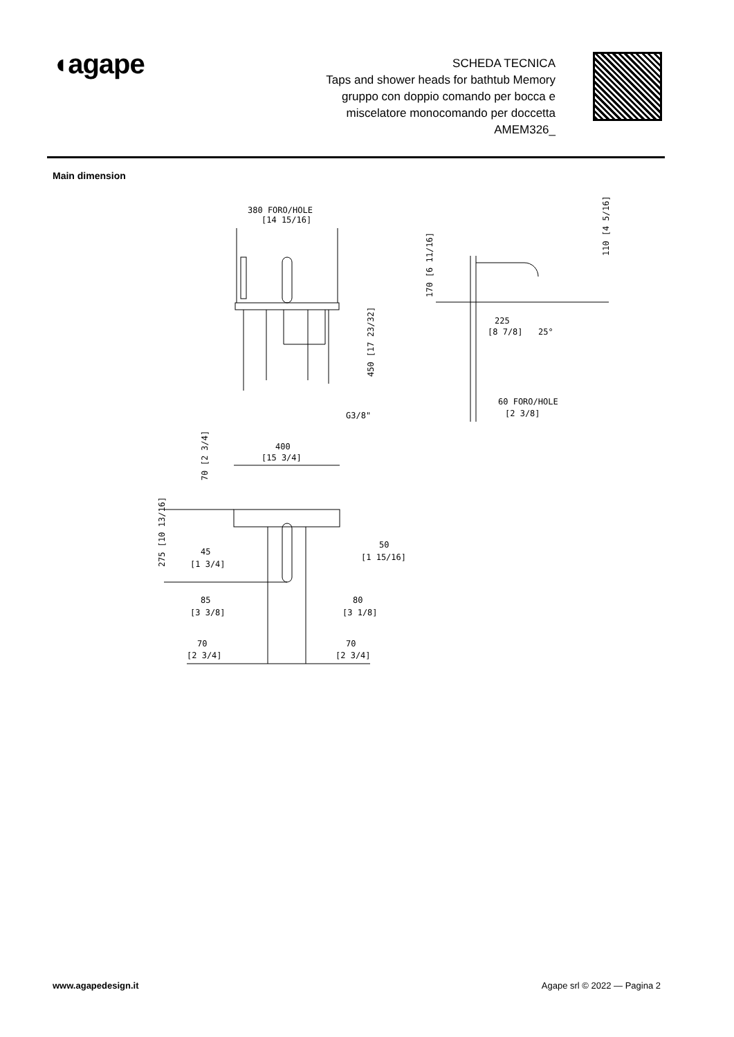◖agape
SCHEDA TECNICA
Taps and shower heads for bathtub Memory
gruppo con doppio comando per bocca e
miscelatore monocomando per doccetta
AMEM326_
Main dimension
380 FORO/HOLE
[14 15/16]
450 [17 23/32]
G3/8"
170 [6 11/16]
110 [4 5/16]
225
[8 7/8]
25°
60 FORO/HOLE
[2 3/8]
400
[15 3/4]
70 [2 3/4]
275 [10 13/16]
45
[1 3/4]
50
[1 15/16]
85
[3 3/8]
80
[3 1/8]
70
[2 3/4]
70
[2 3/4]
www.agapedesign.it Agape srl © 2022 — Pagina 2